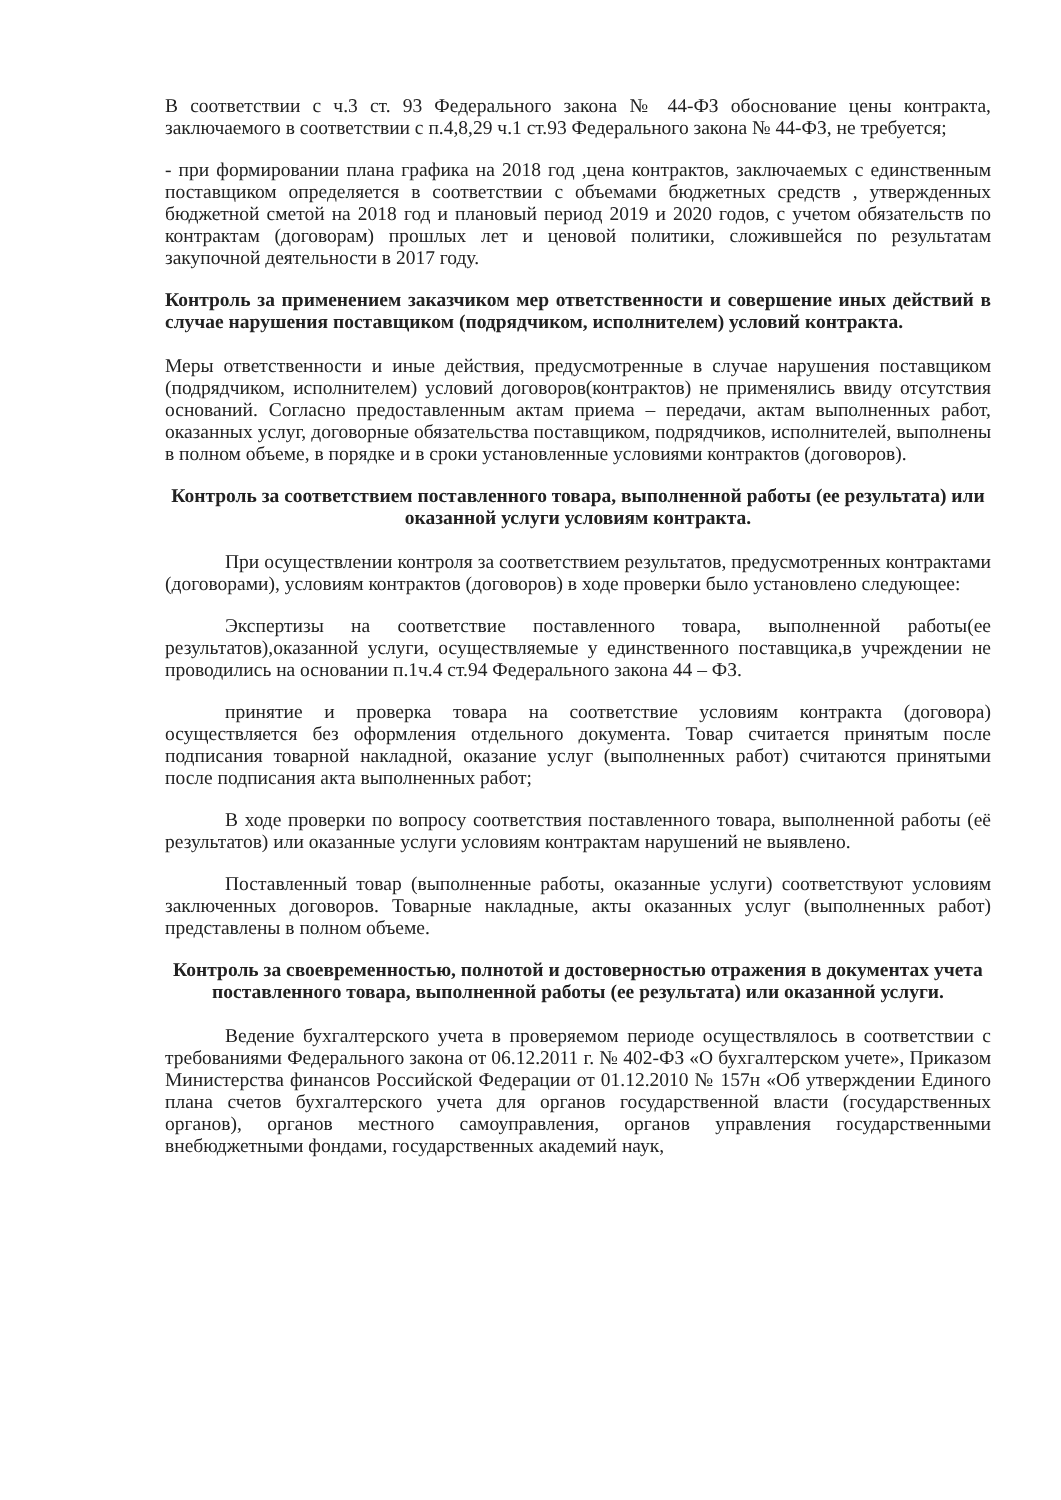В соответствии с ч.3 ст. 93 Федерального закона № 44-ФЗ обоснование цены контракта, заключаемого в соответствии с п.4,8,29 ч.1 ст.93 Федерального закона № 44-ФЗ, не требуется;
- при формировании плана графика на 2018 год ,цена контрактов, заключаемых с единственным поставщиком определяется в соответствии с объемами бюджетных средств , утвержденных бюджетной сметой на 2018 год и плановый период 2019 и 2020 годов, с учетом обязательств по контрактам (договорам) прошлых лет и ценовой политики, сложившейся по результатам закупочной деятельности в 2017 году.
Контроль за применением заказчиком мер ответственности и совершение иных действий в случае нарушения поставщиком (подрядчиком, исполнителем) условий контракта.
Меры ответственности и иные действия, предусмотренные в случае нарушения поставщиком (подрядчиком, исполнителем) условий договоров(контрактов) не применялись ввиду отсутствия оснований. Согласно предоставленным актам приема – передачи, актам выполненных работ, оказанных услуг, договорные обязательства поставщиком, подрядчиков, исполнителей, выполнены в полном объеме, в порядке и в сроки установленные условиями контрактов (договоров).
Контроль за соответствием поставленного товара, выполненной работы (ее результата) или оказанной услуги условиям контракта.
При осуществлении контроля за соответствием результатов, предусмотренных контрактами (договорами), условиям контрактов (договоров) в ходе проверки было установлено следующее:
Экспертизы на соответствие поставленного товара, выполненной работы(ее результатов),оказанной услуги, осуществляемые у единственного поставщика,в учреждении не проводились на основании п.1ч.4 ст.94 Федерального закона 44 – ФЗ.
принятие и проверка товара на соответствие условиям контракта (договора) осуществляется без оформления отдельного документа. Товар считается принятым после подписания товарной накладной, оказание услуг (выполненных работ) считаются принятыми после подписания акта выполненных работ;
В ходе проверки по вопросу соответствия поставленного товара, выполненной работы (её результатов) или оказанные услуги условиям контрактам нарушений не выявлено.
Поставленный товар (выполненные работы, оказанные услуги) соответствуют условиям заключенных договоров. Товарные накладные, акты оказанных услуг (выполненных работ) представлены в полном объеме.
Контроль за своевременностью, полнотой и достоверностью отражения в документах учета поставленного товара, выполненной работы (ее результата) или оказанной услуги.
Ведение бухгалтерского учета в проверяемом периоде осуществлялось в соответствии с требованиями Федерального закона от 06.12.2011 г. № 402-ФЗ «О бухгалтерском учете», Приказом Министерства финансов Российской Федерации от 01.12.2010 № 157н «Об утверждении Единого плана счетов бухгалтерского учета для органов государственной власти (государственных органов), органов местного самоуправления, органов управления государственными внебюджетными фондами, государственных академий наук,